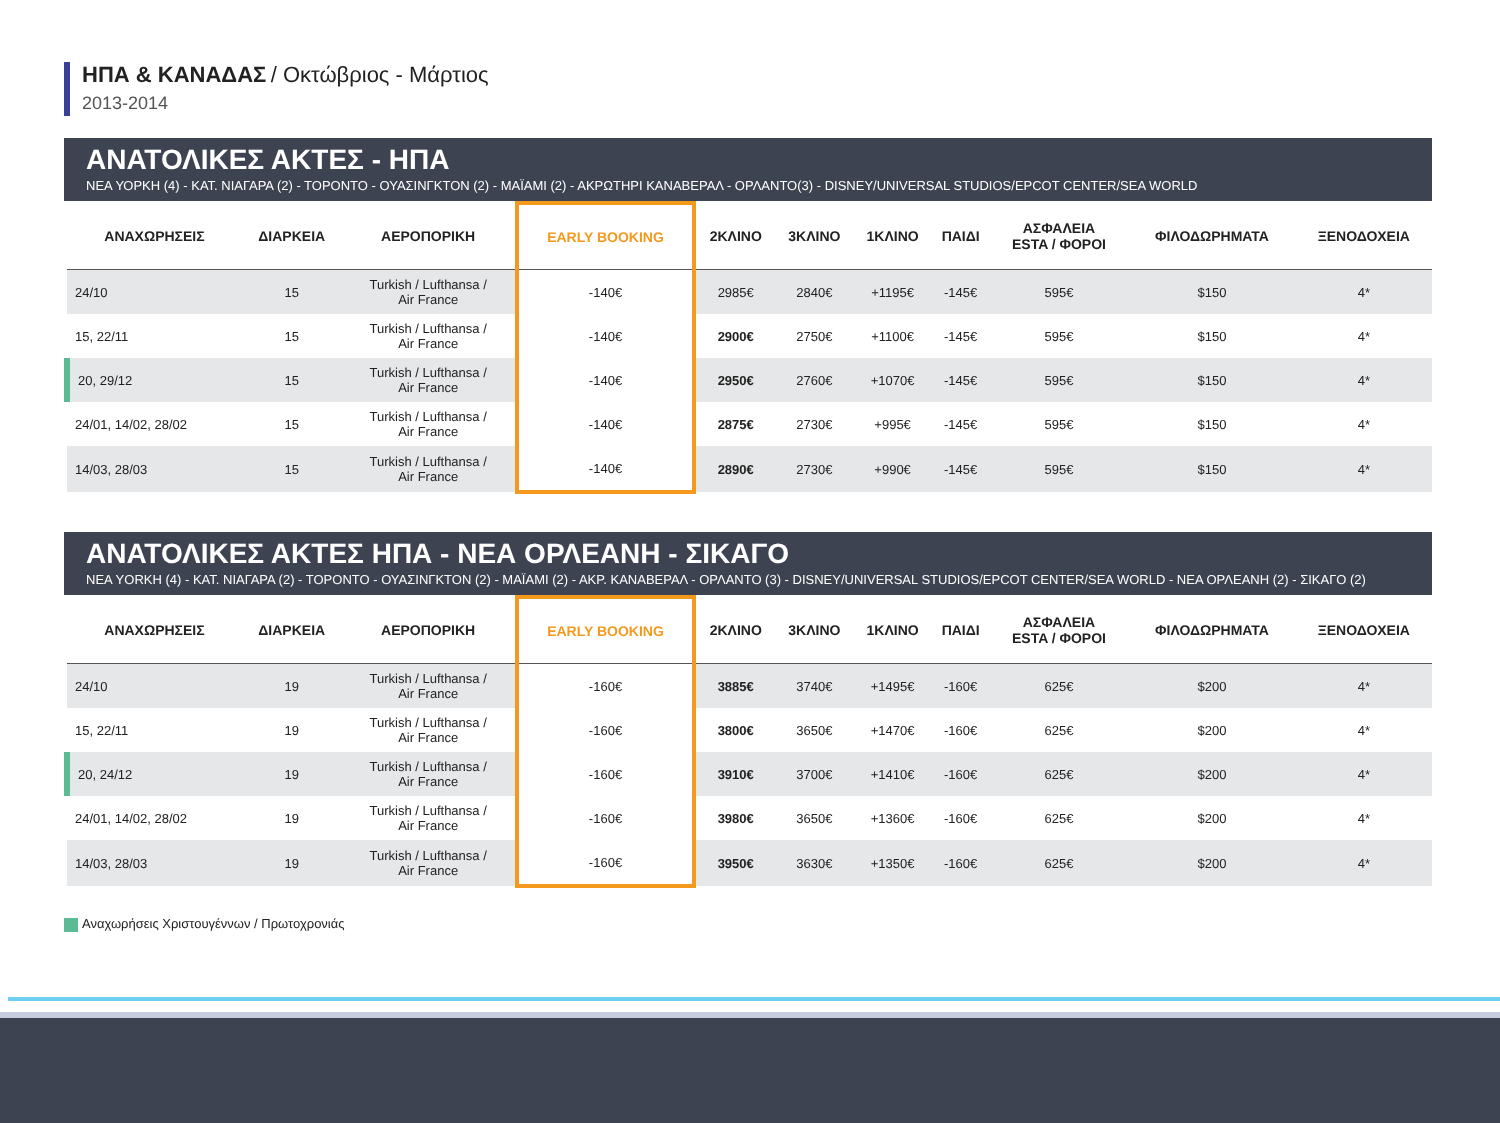ΗΠΑ & ΚΑΝΑΔΑΣ / Οκτώβριος - Μάρτιος
2013-2014
ΑΝΑΤΟΛΙΚΕΣ ΑΚΤΕΣ - ΗΠΑ
ΝΕΑ ΥΟΡΚΗ (4) - ΚΑΤ. ΝΙΑΓΑΡΑ (2) - ΤΟΡΟΝΤΟ - ΟΥΑΣΙΝΓΚΤΟΝ (2) - ΜΑΪΑΜΙ (2) - ΑΚΡΩΤΗΡΙ ΚΑΝΑΒΕΡΑΛ - ΟΡΛΑΝΤΟ(3) - DISNEY/UNIVERSAL STUDIOS/EPCOT CENTER/SEA WORLD
| ΑΝΑΧΩΡΗΣΕΙΣ | ΔΙΑΡΚΕΙΑ | ΑΕΡΟΠΟΡΙΚΗ | EARLY BOOKING | 2ΚΛΙΝΟ | 3ΚΛΙΝΟ | 1ΚΛΙΝΟ | ΠΑΙΔΙ | ΑΣΦΑΛΕΙΑ ESTA / ΦΟΡΟΙ | ΦΙΛΟΔΩΡΗΜΑΤΑ | ΞΕΝΟΔΟΧΕΙΑ |
| --- | --- | --- | --- | --- | --- | --- | --- | --- | --- | --- |
| 24/10 | 15 | Turkish / Lufthansa / Air France | -140€ | 2985€ | 2840€ | +1195€ | -145€ | 595€ | $150 | 4* |
| 15, 22/11 | 15 | Turkish / Lufthansa / Air France | -140€ | 2900€ | 2750€ | +1100€ | -145€ | 595€ | $150 | 4* |
| 20, 29/12 | 15 | Turkish / Lufthansa / Air France | -140€ | 2950€ | 2760€ | +1070€ | -145€ | 595€ | $150 | 4* |
| 24/01, 14/02, 28/02 | 15 | Turkish / Lufthansa / Air France | -140€ | 2875€ | 2730€ | +995€ | -145€ | 595€ | $150 | 4* |
| 14/03, 28/03 | 15 | Turkish / Lufthansa / Air France | -140€ | 2890€ | 2730€ | +990€ | -145€ | 595€ | $150 | 4* |
ΑΝΑΤΟΛΙΚΕΣ ΑΚΤΕΣ ΗΠΑ - ΝΕΑ ΟΡΛΕΑΝΗ - ΣΙΚΑΓΟ
ΝΕΑ YORKH (4) - ΚΑΤ. ΝΙΑΓΑΡΑ (2) - ΤΟΡΟΝΤΟ - ΟΥΑΣΙΝΓΚΤΟΝ (2) - ΜΑΪΑΜΙ (2) - ΑΚΡ. ΚΑΝΑΒΕΡΑΛ - ΟΡΛΑΝΤΟ (3) - DISNEY/UNIVERSAL STUDIOS/EPCOT CENTER/SEA WORLD - ΝΕΑ ΟΡΛΕΑΝΗ (2) - ΣΙΚΑΓΟ (2)
| ΑΝΑΧΩΡΗΣΕΙΣ | ΔΙΑΡΚΕΙΑ | ΑΕΡΟΠΟΡΙΚΗ | EARLY BOOKING | 2ΚΛΙΝΟ | 3ΚΛΙΝΟ | 1ΚΛΙΝΟ | ΠΑΙΔΙ | ΑΣΦΑΛΕΙΑ ESTA / ΦΟΡΟΙ | ΦΙΛΟΔΩΡΗΜΑΤΑ | ΞΕΝΟΔΟΧΕΙΑ |
| --- | --- | --- | --- | --- | --- | --- | --- | --- | --- | --- |
| 24/10 | 19 | Turkish / Lufthansa / Air France | -160€ | 3885€ | 3740€ | +1495€ | -160€ | 625€ | $200 | 4* |
| 15, 22/11 | 19 | Turkish / Lufthansa / Air France | -160€ | 3800€ | 3650€ | +1470€ | -160€ | 625€ | $200 | 4* |
| 20, 24/12 | 19 | Turkish / Lufthansa / Air France | -160€ | 3910€ | 3700€ | +1410€ | -160€ | 625€ | $200 | 4* |
| 24/01, 14/02, 28/02 | 19 | Turkish / Lufthansa / Air France | -160€ | 3980€ | 3650€ | +1360€ | -160€ | 625€ | $200 | 4* |
| 14/03, 28/03 | 19 | Turkish / Lufthansa / Air France | -160€ | 3950€ | 3630€ | +1350€ | -160€ | 625€ | $200 | 4* |
Αναχωρήσεις Χριστουγέννων / Πρωτοχρονιάς